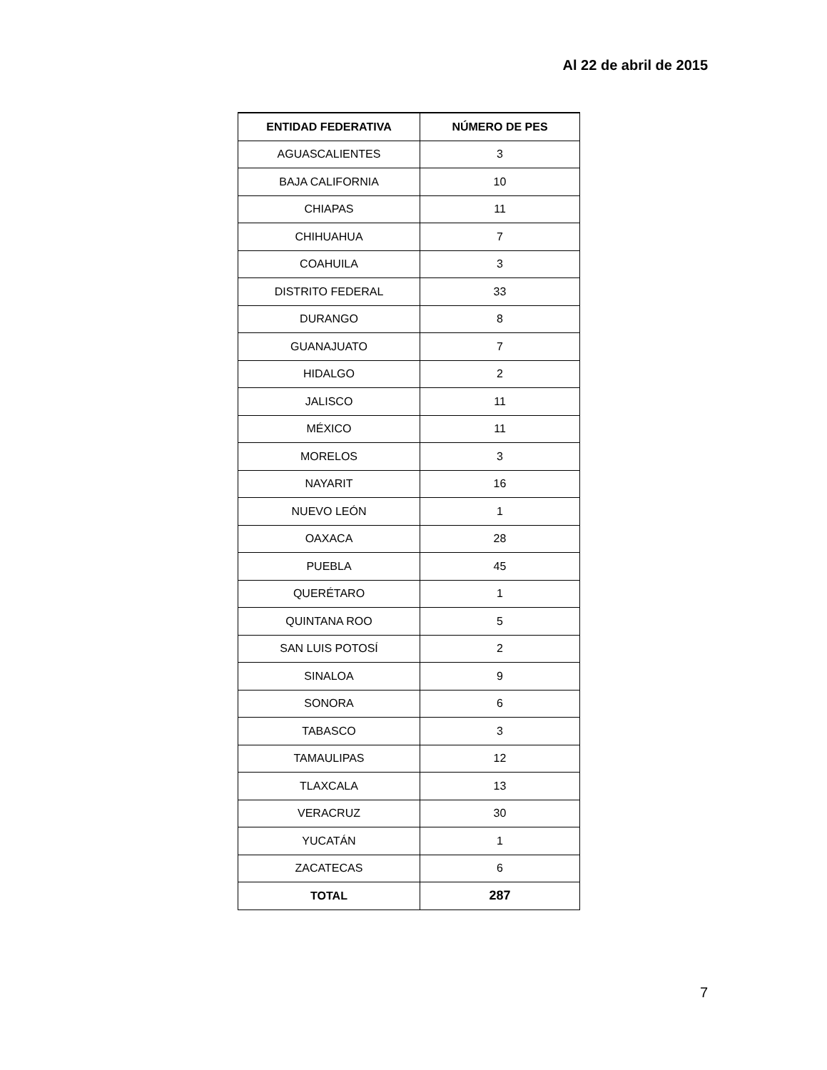Al 22 de abril de 2015
| ENTIDAD FEDERATIVA | NÚMERO DE PES |
| --- | --- |
| AGUASCALIENTES | 3 |
| BAJA CALIFORNIA | 10 |
| CHIAPAS | 11 |
| CHIHUAHUA | 7 |
| COAHUILA | 3 |
| DISTRITO FEDERAL | 33 |
| DURANGO | 8 |
| GUANAJUATO | 7 |
| HIDALGO | 2 |
| JALISCO | 11 |
| MÉXICO | 11 |
| MORELOS | 3 |
| NAYARIT | 16 |
| NUEVO LEÓN | 1 |
| OAXACA | 28 |
| PUEBLA | 45 |
| QUERÉTARO | 1 |
| QUINTANA ROO | 5 |
| SAN LUIS POTOSÍ | 2 |
| SINALOA | 9 |
| SONORA | 6 |
| TABASCO | 3 |
| TAMAULIPAS | 12 |
| TLAXCALA | 13 |
| VERACRUZ | 30 |
| YUCATÁN | 1 |
| ZACATECAS | 6 |
| TOTAL | 287 |
7